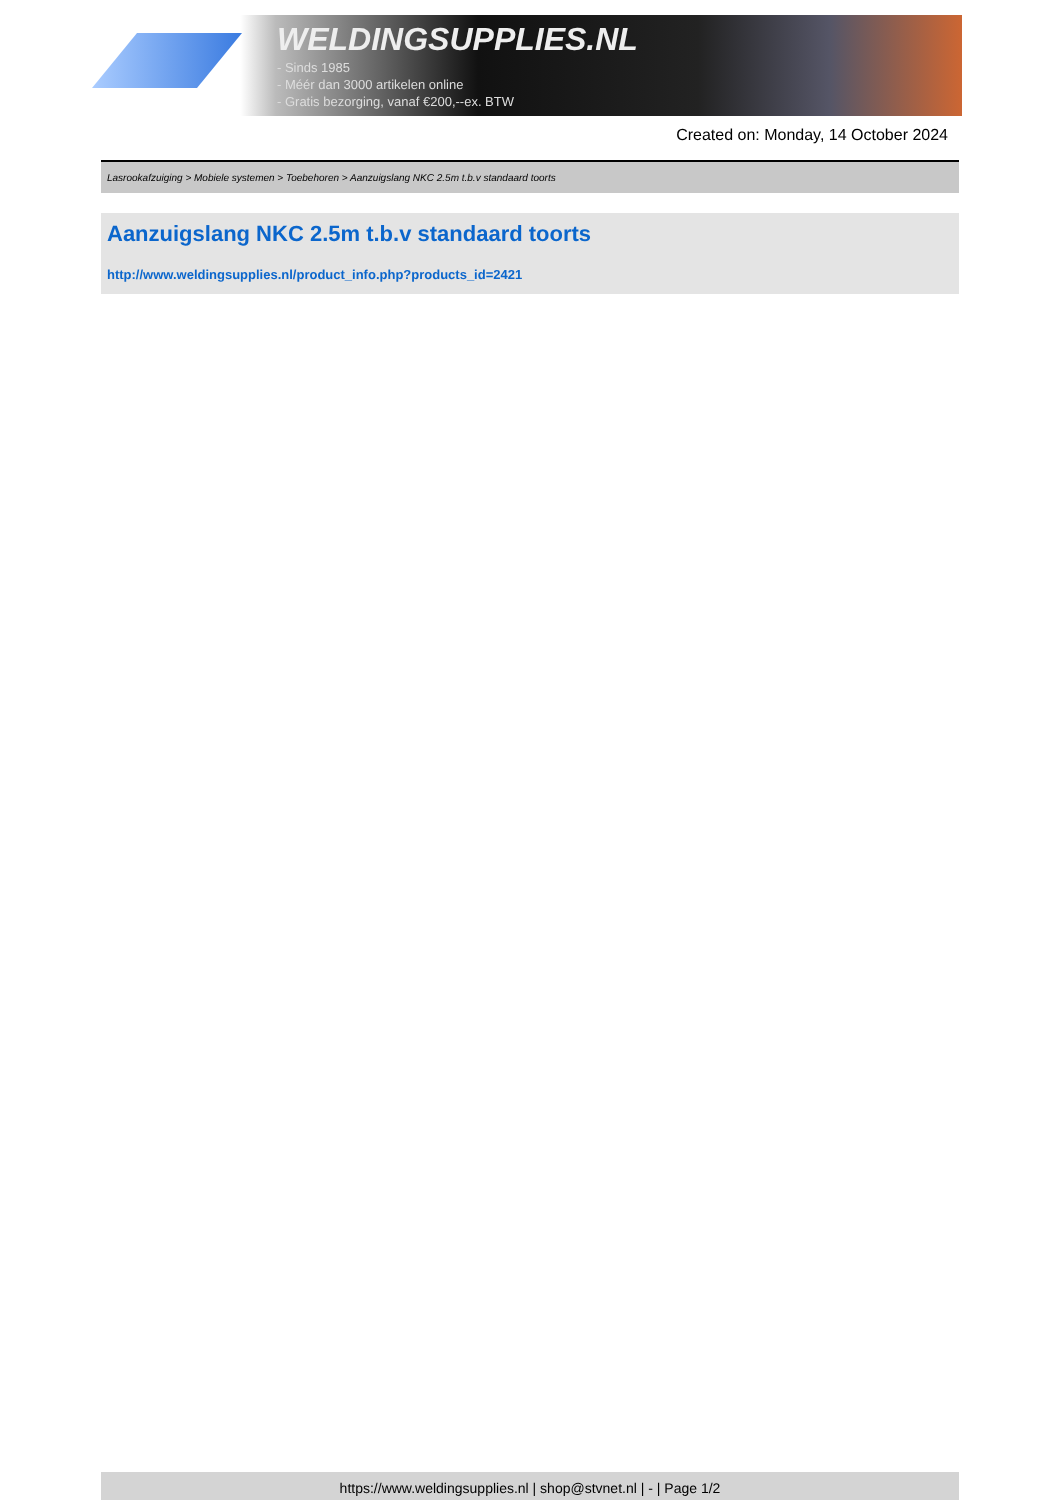WELDINGSUPPLIES.NL
- Sinds 1985
- Méér dan 3000 artikelen online
- Gratis bezorging, vanaf €200,--ex. BTW
Created on: Monday, 14 October 2024
Lasrookafzuiging > Mobiele systemen > Toebehoren > Aanzuigslang NKC 2.5m t.b.v standaard toorts
Aanzuigslang NKC 2.5m t.b.v standaard toorts
http://www.weldingsupplies.nl/product_info.php?products_id=2421
https://www.weldingsupplies.nl | shop@stvnet.nl | - | Page 1/2